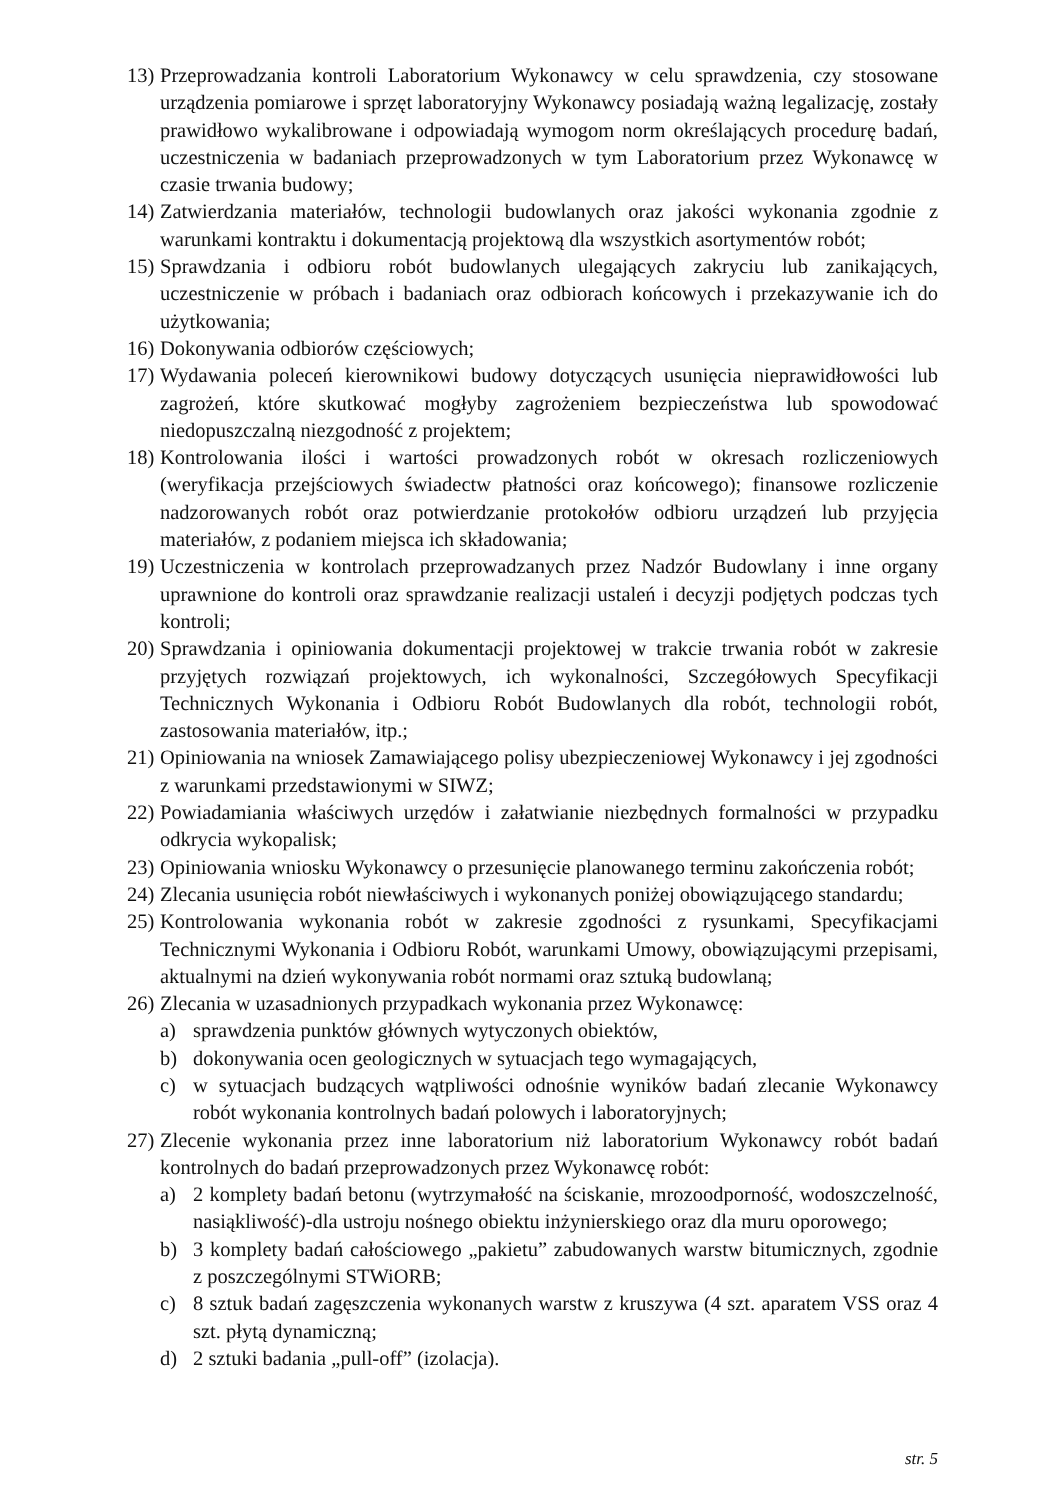13) Przeprowadzania kontroli Laboratorium Wykonawcy w celu sprawdzenia, czy stosowane urządzenia pomiarowe i sprzęt laboratoryjny Wykonawcy posiadają ważną legalizację, zostały prawidłowo wykalibrowane i odpowiadają wymogom norm określających procedurę badań, uczestniczenia w badaniach przeprowadzonych w tym Laboratorium przez Wykonawcę w czasie trwania budowy;
14) Zatwierdzania materiałów, technologii budowlanych oraz jakości wykonania zgodnie z warunkami kontraktu i dokumentacją projektową dla wszystkich asortymentów robót;
15) Sprawdzania i odbioru robót budowlanych ulegających zakryciu lub zanikających, uczestniczenie w próbach i badaniach oraz odbiorach końcowych i przekazywanie ich do użytkowania;
16) Dokonywania odbiorów częściowych;
17) Wydawania poleceń kierownikowi budowy dotyczących usunięcia nieprawidłowości lub zagrożeń, które skutkować mogłyby zagrożeniem bezpieczeństwa lub spowodować niedopuszczalną niezgodność z projektem;
18) Kontrolowania ilości i wartości prowadzonych robót w okresach rozliczeniowych (weryfikacja przejściowych świadectw płatności oraz końcowego); finansowe rozliczenie nadzorowanych robót oraz potwierdzanie protokołów odbioru urządzeń lub przyjęcia materiałów, z podaniem miejsca ich składowania;
19) Uczestniczenia w kontrolach przeprowadzanych przez Nadzór Budowlany i inne organy uprawnione do kontroli oraz sprawdzanie realizacji ustaleń i decyzji podjętych podczas tych kontroli;
20) Sprawdzania i opiniowania dokumentacji projektowej w trakcie trwania robót w zakresie przyjętych rozwiązań projektowych, ich wykonalności, Szczegółowych Specyfikacji Technicznych Wykonania i Odbioru Robót Budowlanych dla robót, technologii robót, zastosowania materiałów, itp.;
21) Opiniowania na wniosek Zamawiającego polisy ubezpieczeniowej Wykonawcy i jej zgodności z warunkami przedstawionymi w SIWZ;
22) Powiadamiania właściwych urzędów i załatwianie niezbędnych formalności w przypadku odkrycia wykopalisk;
23) Opiniowania wniosku Wykonawcy o przesunięcie planowanego terminu zakończenia robót;
24) Zlecania usunięcia robót niewłaściwych i wykonanych poniżej obowiązującego standardu;
25) Kontrolowania wykonania robót w zakresie zgodności z rysunkami, Specyfikacjami Technicznymi Wykonania i Odbioru Robót, warunkami Umowy, obowiązującymi przepisami, aktualnymi na dzień wykonywania robót normami oraz sztuką budowlaną;
26) Zlecania w uzasadnionych przypadkach wykonania przez Wykonawcę:
a) sprawdzenia punktów głównych wytyczonych obiektów,
b) dokonywania ocen geologicznych w sytuacjach tego wymagających,
c) w sytuacjach budzących wątpliwości odnośnie wyników badań zlecanie Wykonawcy robót wykonania kontrolnych badań polowych i laboratoryjnych;
27) Zlecenie wykonania przez inne laboratorium niż laboratorium Wykonawcy robót badań kontrolnych do badań przeprowadzonych przez Wykonawcę robót:
a) 2 komplety badań betonu (wytrzymałość na ściskanie, mrozoodporność, wodoszczelność, nasiąkliwość)-dla ustroju nośnego obiektu inżynierskiego oraz dla muru oporowego;
b) 3 komplety badań całościowego „pakietu” zabudowanych warstw bitumicznych, zgodnie z poszczególnymi STWiORB;
c) 8 sztuk badań zagęszczenia wykonanych warstw z kruszywa (4 szt. aparatem VSS oraz 4 szt. płytą dynamiczną;
d) 2 sztuki badania „pull-off” (izolacja).
str. 5